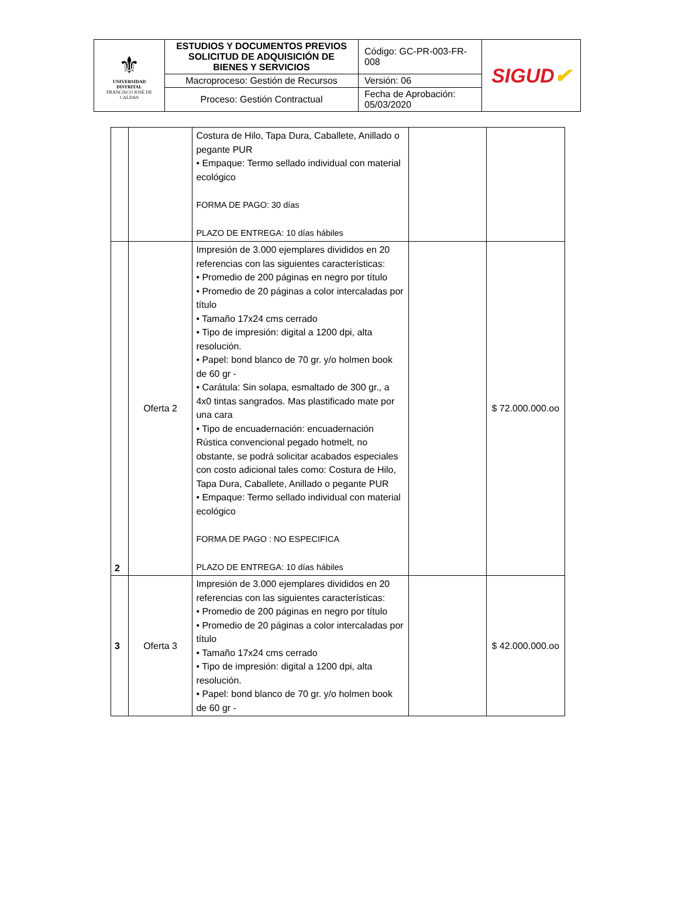| ⚜ UNIVERSIDAD DISTRITAL FRANCISCO JOSÉ DE CALDAS | ESTUDIOS Y DOCUMENTOS PREVIOS SOLICITUD DE ADQUISICIÓN DE BIENES Y SERVICIOS | Código: GC-PR-003-FR-008 | SIGUD ✔ |
| | Macroproceso: Gestión de Recursos | Versión: 06 | |
| | Proceso: Gestión Contractual | Fecha de Aprobación: 05/03/2020 | |
| | | Costura de Hilo, Tapa Dura, Caballete, Anillado o pegante PUR • Empaque: Termo sellado individual con material ecológico FORMA DE PAGO: 30 días PLAZO DE ENTREGA: 10 días hábiles | | |
| 2 | Oferta 2 | Impresión de 3.000 ejemplares divididos en 20 referencias con las siguientes características: • Promedio de 200 páginas en negro por título • Promedio de 20 páginas a color intercaladas por título • Tamaño 17x24 cms cerrado • Tipo de impresión: digital a 1200 dpi, alta resolución. • Papel: bond blanco de 70 gr. y/o holmen book de 60 gr - • Carátula: Sin solapa, esmaltado de 300 gr., a 4x0 tintas sangrados. Mas plastificado mate por una cara • Tipo de encuadernación: encuadernación Rústica convencional pegado hotmelt, no obstante, se podrá solicitar acabados especiales con costo adicional tales como: Costura de Hilo, Tapa Dura, Caballete, Anillado o pegante PUR • Empaque: Termo sellado individual con material ecológico FORMA DE PAGO : NO ESPECIFICA PLAZO DE ENTREGA: 10 días hábiles | | $ 72.000.000.oo |
| 3 | Oferta 3 | Impresión de 3.000 ejemplares divididos en 20 referencias con las siguientes características: • Promedio de 200 páginas en negro por título • Promedio de 20 páginas a color intercaladas por título • Tamaño 17x24 cms cerrado • Tipo de impresión: digital a 1200 dpi, alta resolución. • Papel: bond blanco de 70 gr. y/o holmen book de 60 gr - | | $ 42.000.000.oo |